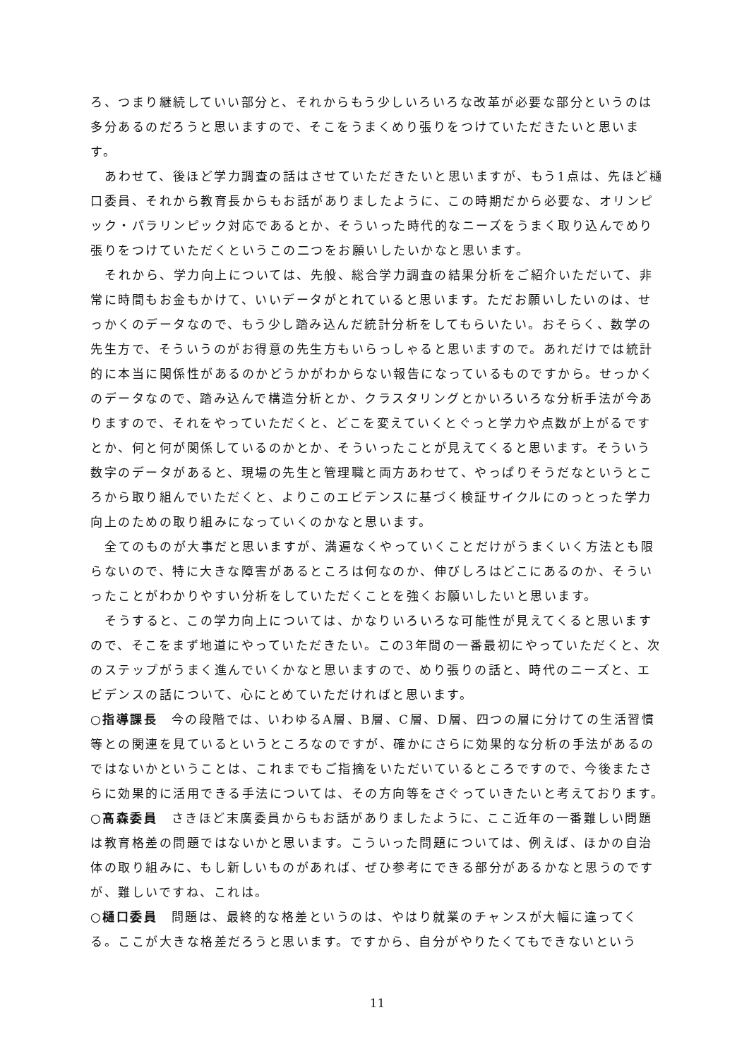ろ、つまり継続していい部分と、それからもう少しいろいろな改革が必要な部分というのは多分あるのだろうと思いますので、そこをうまくめり張りをつけていただきたいと思います。
あわせて、後ほど学力調査の話はさせていただきたいと思いますが、もう1点は、先ほど樋口委員、それから教育長からもお話がありましたように、この時期だから必要な、オリンピック・パラリンピック対応であるとか、そういった時代的なニーズをうまく取り込んでめり張りをつけていただくというこの二つをお願いしたいかなと思います。
それから、学力向上については、先般、総合学力調査の結果分析をご紹介いただいて、非常に時間もお金もかけて、いいデータがとれていると思います。ただお願いしたいのは、せっかくのデータなので、もう少し踏み込んだ統計分析をしてもらいたい。おそらく、数学の先生方で、そういうのがお得意の先生方もいらっしゃると思いますので。あれだけでは統計的に本当に関係性があるのかどうかがわからない報告になっているものですから。せっかくのデータなので、踏み込んで構造分析とか、クラスタリングとかいろいろな分析手法が今ありますので、それをやっていただくと、どこを変えていくとぐっと学力や点数が上がるですとか、何と何が関係しているのかとか、そういったことが見えてくると思います。そういう数字のデータがあると、現場の先生と管理職と両方あわせて、やっぱりそうだなというところから取り組んでいただくと、よりこのエビデンスに基づく検証サイクルにのっとった学力向上のための取り組みになっていくのかなと思います。
全てのものが大事だと思いますが、満遍なくやっていくことだけがうまくいく方法とも限らないので、特に大きな障害があるところは何なのか、伸びしろはどこにあるのか、そういったことがわかりやすい分析をしていただくことを強くお願いしたいと思います。
そうすると、この学力向上については、かなりいろいろな可能性が見えてくると思いますので、そこをまず地道にやっていただきたい。この3年間の一番最初にやっていただくと、次のステップがうまく進んでいくかなと思いますので、めり張りの話と、時代のニーズと、エビデンスの話について、心にとめていただければと思います。
○指導課長　今の段階では、いわゆるA層、B層、C層、D層、四つの層に分けての生活習慣等との関連を見ているというところなのですが、確かにさらに効果的な分析の手法があるのではないかということは、これまでもご指摘をいただいているところですので、今後またさらに効果的に活用できる手法については、その方向等をさぐっていきたいと考えております。
○髙森委員　さきほど末廣委員からもお話がありましたように、ここ近年の一番難しい問題は教育格差の問題ではないかと思います。こういった問題については、例えば、ほかの自治体の取り組みに、もし新しいものがあれば、ぜひ参考にできる部分があるかなと思うのですが、難しいですね、これは。
○樋口委員　問題は、最終的な格差というのは、やはり就業のチャンスが大幅に違ってくる。ここが大きな格差だろうと思います。ですから、自分がやりたくてもできないという
11